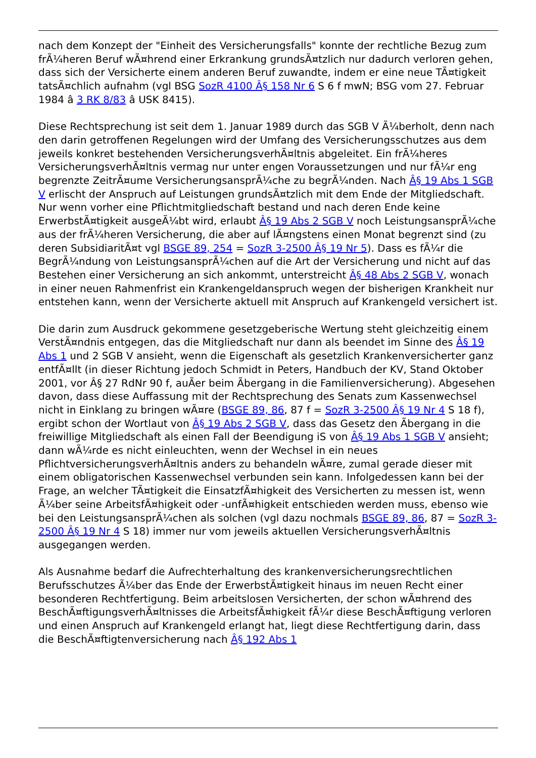nach dem Konzept der "Einheit des Versicherungsfalls" konnte der rechtliche Bezug zum frÃ¼heren Beruf wÃ¤hrend einer Erkrankung grundsÃ¤tzlich nur dadurch verloren gehen, dass sich der Versicherte einem anderen Beruf zuwandte, indem er eine neue TÃ¤tigkeit tatsÃ¤chlich aufnahm (vgl BSG SozR 4100 Â§ 158 Nr 6 S 6 f mwN; BSG vom 27. Februar 1984 â 3 RK 8/83 â USK 8415).
Diese Rechtsprechung ist seit dem 1. Januar 1989 durch das SGB V Ã¼berholt, denn nach den darin getroffenen Regelungen wird der Umfang des Versicherungsschutzes aus dem jeweils konkret bestehenden VersicherungsverhÃ¤ltnis abgeleitet. Ein frÃ¼heres VersicherungsverhÃ¤ltnis vermag nur unter engen Voraussetzungen und nur fÃ¼r eng begrenzte ZeitrÃ¤ume VersicherungsansprÃ¼che zu begrÃ¼nden. Nach Â§ 19 Abs 1 SGB V erlischt der Anspruch auf Leistungen grundsÃ¤tzlich mit dem Ende der Mitgliedschaft. Nur wenn vorher eine Pflichtmitgliedschaft bestand und nach deren Ende keine ErwerbstÃ¤tigkeit ausgeÃ¼bt wird, erlaubt Â§ 19 Abs 2 SGB V noch LeistungsansprÃ¼che aus der frÃ¼heren Versicherung, die aber auf lÃ¤ngstens einen Monat begrenzt sind (zu deren SubsidiaritÃ¤t vgl BSGE 89, 254 = SozR 3-2500 Â§ 19 Nr 5). Dass es fÃ¼r die BegrÃ¼ndung von LeistungsansprÃ¼chen auf die Art der Versicherung und nicht auf das Bestehen einer Versicherung an sich ankommt, unterstreicht Â§ 48 Abs 2 SGB V, wonach in einer neuen Rahmenfrist ein Krankengeldanspruch wegen der bisherigen Krankheit nur entstehen kann, wenn der Versicherte aktuell mit Anspruch auf Krankengeld versichert ist.
Die darin zum Ausdruck gekommene gesetzgeberische Wertung steht gleichzeitig einem VerstÃ¤ndnis entgegen, das die Mitgliedschaft nur dann als beendet im Sinne des Â§ 19 Abs 1 und 2 SGB V ansieht, wenn die Eigenschaft als gesetzlich Krankenversicherter ganz entfÃ¤llt (in dieser Richtung jedoch Schmidt in Peters, Handbuch der KV, Stand Oktober 2001, vor Â§ 27 RdNr 90 f, auÃer beim Ãbergang in die Familienversicherung). Abgesehen davon, dass diese Auffassung mit der Rechtsprechung des Senats zum Kassenwechsel nicht in Einklang zu bringen wÃ¤re (BSGE 89, 86, 87 f = SozR 3-2500 Â§ 19 Nr 4 S 18 f), ergibt schon der Wortlaut von Â§ 19 Abs 2 SGB V, dass das Gesetz den Ãbergang in die freiwillige Mitgliedschaft als einen Fall der Beendigung iS von Â§ 19 Abs 1 SGB V ansieht; dann wÃ¼rde es nicht einleuchten, wenn der Wechsel in ein neues PflichtversicherungsverhÃ¤ltnis anders zu behandeln wÃ¤re, zumal gerade dieser mit einem obligatorischen Kassenwechsel verbunden sein kann. Infolgedessen kann bei der Frage, an welcher TÃ¤tigkeit die EinsatzfÃ¤higkeit des Versicherten zu messen ist, wenn Ã¼ber seine ArbeitsfÃ¤higkeit oder -unfÃ¤higkeit entschieden werden muss, ebenso wie bei den LeistungsansprÃ¼chen als solchen (vgl dazu nochmals BSGE 89, 86, 87 = SozR 3-2500 Â§ 19 Nr 4 S 18) immer nur vom jeweils aktuellen VersicherungsverhÃ¤ltnis ausgegangen werden.
Als Ausnahme bedarf die Aufrechterhaltung des krankenversicherungsrechtlichen Berufsschutzes Ã¼ber das Ende der ErwerbstÃ¤tigkeit hinaus im neuen Recht einer besonderen Rechtfertigung. Beim arbeitslosen Versicherten, der schon wÃ¤hrend des BeschÃ¤ftigungsverhÃ¤ltnisses die ArbeitsfÃ¤higkeit fÃ¼r diese BeschÃ¤ftigung verloren und einen Anspruch auf Krankengeld erlangt hat, liegt diese Rechtfertigung darin, dass die BeschÃ¤ftigtenversicherung nach Â§ 192 Abs 1